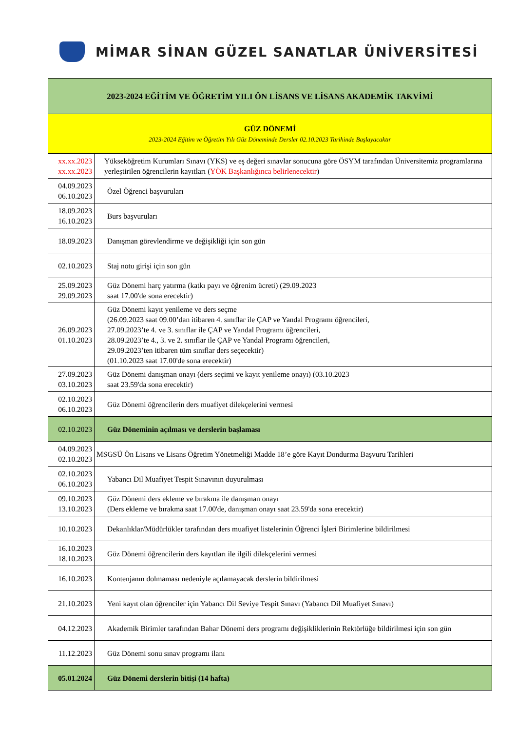MİMAR SİNAN GÜZEL SANATLAR ÜNİVERSİTESİ
| 2023-2024 EĞİTİM VE ÖĞRETİM YILI ÖN LİSANS VE LİSANS AKADEMİK TAKVİMİ | |
| --- | --- |
| GÜZ DÖNEMİ 2023-2024 Eğitim ve Öğretim Yılı Güz Döneminde Dersler 02.10.2023 Tarihinde Başlayacaktır | |
| xx.xx.2023 xx.xx.2023 | Yükseköğretim Kurumları Sınavı (YKS) ve eş değeri sınavlar sonucuna göre ÖSYM tarafından Üniversitemiz programlarına yerleştirilen öğrencilerin kayıtları ( YÖK Başkanlığınca belirlenecektir ) |
| 04.09.2023 06.10.2023 | Özel Öğrenci başvuruları |
| 18.09.2023 16.10.2023 | Burs başvuruları |
| 18.09.2023 | Danışman görevlendirme ve değişikliği için son gün |
| 02.10.2023 | Staj notu girişi için son gün |
| 25.09.2023 29.09.2023 | Güz Dönemi harç yatırma (katkı payı ve öğrenim ücreti) (29.09.2023 saat 17.00'de sona erecektir) |
| 26.09.2023 01.10.2023 | Güz Dönemi kayıt yenileme ve ders seçme (26.09.2023 saat 09.00’dan itibaren 4. sınıflar ile ÇAP ve Yandal Programı öğrencileri, 27.09.2023’te 4. ve 3. sınıflar ile ÇAP ve Yandal Programı öğrencileri, 28.09.2023’te 4., 3. ve 2. sınıflar ile ÇAP ve Yandal Programı öğrencileri, 29.09.2023’ten itibaren tüm sınıflar ders seçecektir) (01.10.2023 saat 17.00'de sona erecektir) |
| 27.09.2023 03.10.2023 | Güz Dönemi danışman onayı (ders seçimi ve kayıt yenileme onayı) (03.10.2023 saat 23.59'da sona erecektir) |
| 02.10.2023 06.10.2023 | Güz Dönemi öğrencilerin ders muafiyet dilekçelerini vermesi |
| 02.10.2023 | Güz Döneminin açılması ve derslerin başlaması |
| 04.09.2023 02.10.2023 | MSGSÜ Ön Lisans ve Lisans Öğretim Yönetmeliği Madde 18’e göre Kayıt Dondurma Başvuru Tarihleri |
| 02.10.2023 06.10.2023 | Yabancı Dil Muafiyet Tespit Sınavının duyurulması |
| 09.10.2023 13.10.2023 | Güz Dönemi ders ekleme ve bırakma ile danışman onayı (Ders ekleme ve bırakma saat 17.00'de, danışman onayı saat 23.59'da sona erecektir) |
| 10.10.2023 | Dekanlıklar/Müdürlükler tarafından ders muafiyet listelerinin Öğrenci İşleri Birimlerine bildirilmesi |
| 16.10.2023 18.10.2023 | Güz Dönemi öğrencilerin ders kayıtları ile ilgili dilekçelerini vermesi |
| 16.10.2023 | Kontenjanın dolmaması nedeniyle açılamayacak derslerin bildirilmesi |
| 21.10.2023 | Yeni kayıt olan öğrenciler için Yabancı Dil Seviye Tespit Sınavı (Yabancı Dil Muafiyet Sınavı) |
| 04.12.2023 | Akademik Birimler tarafından Bahar Dönemi ders programı değişikliklerinin Rektörlüğe bildirilmesi için son gün |
| 11.12.2023 | Güz Dönemi sonu sınav programı ilanı |
| 05.01.2024 | Güz Dönemi derslerin bitişi (14 hafta) |